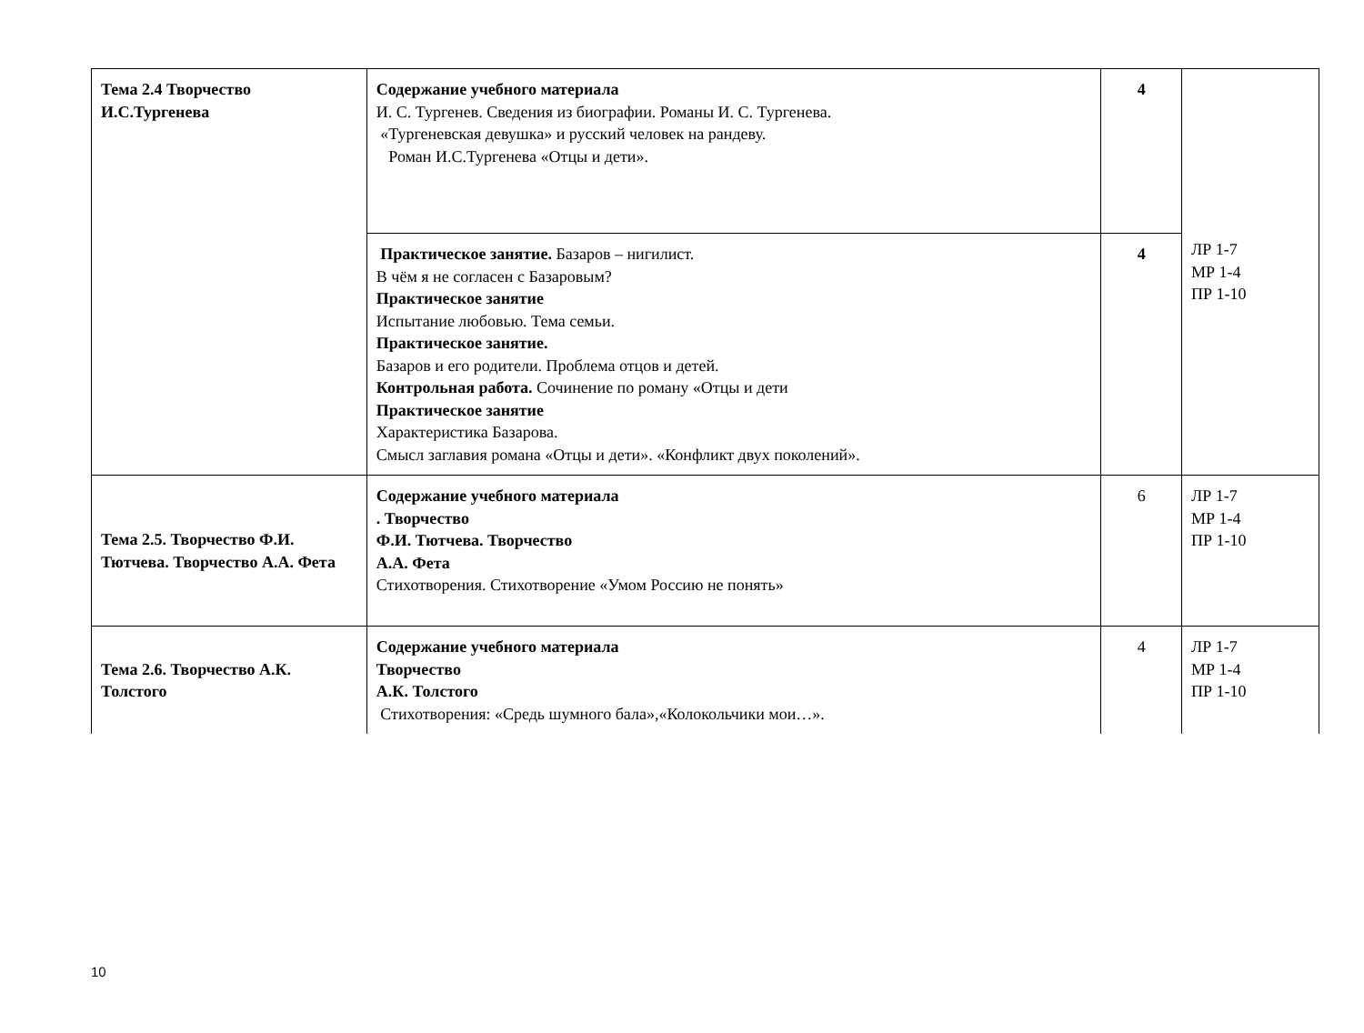| Тема 2.4 Творчество И.С.Тургенева | Содержание учебного материала И. С. Тургенев. Сведения из биографии. Романы И. С. Тургенева. «Тургеневская девушка» и русский человек на рандеву. Роман И.С.Тургенева «Отцы и дети». | 4 | ЛР 1-7 МР 1-4 ПР 1-10 |
| | Практическое занятие. Базаров – нигилист. В чём я не согласен с Базаровым? Практическое занятие Испытание любовью. Тема семьи. Практическое занятие. Базаров и его родители. Проблема отцов и детей. Контрольная работа. Сочинение по роману «Отцы и дети Практическое занятие Характеристика Базарова. Смысл заглавия романа «Отцы и дети». «Конфликт двух поколений». | 4 | |
| Тема 2.5. Творчество Ф.И. Тютчева. Творчество А.А. Фета | Содержание учебного материала . Творчество Ф.И. Тютчева. Творчество А.А. Фета Стихотворения. Стихотворение «Умом Россию не понять» | 6 | ЛР 1-7 МР 1-4 ПР 1-10 |
| Тема 2.6. Творчество А.К. Толстого | Содержание учебного материала Творчество А.К. Толстого Стихотворения: «Средь шумного бала»,«Колокольчики мои…». | 4 | ЛР 1-7 МР 1-4 ПР 1-10 |
10